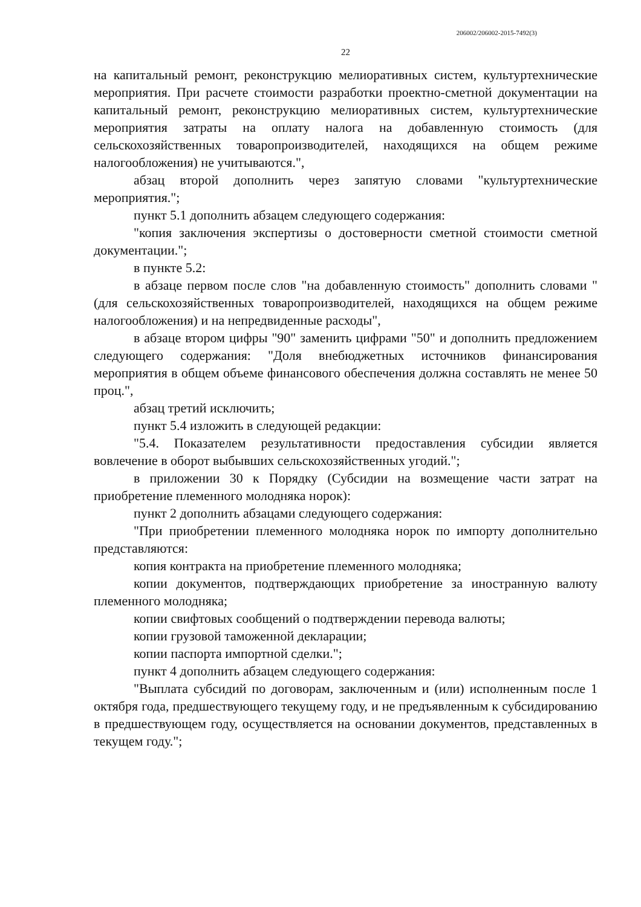206002/206002-2015-7492(3)
22
на капитальный ремонт, реконструкцию мелиоративных систем, культуртехнические мероприятия. При расчете стоимости разработки проектно-сметной документации на капитальный ремонт, реконструкцию мелиоративных систем, культуртехнические мероприятия затраты на оплату налога на добавленную стоимость (для сельскохозяйственных товаропроизводителей, находящихся на общем режиме налогообложения) не учитываются.",
абзац второй дополнить через запятую словами "культуртехнические мероприятия.";
пункт 5.1 дополнить абзацем следующего содержания:
"копия заключения экспертизы о достоверности сметной стоимости сметной документации.";
в пункте 5.2:
в абзаце первом после слов "на добавленную стоимость" дополнить словами "(для сельскохозяйственных товаропроизводителей, находящихся на общем режиме налогообложения) и на непредвиденные расходы",
в абзаце втором цифры "90" заменить цифрами "50" и дополнить предложением следующего содержания: "Доля внебюджетных источников финансирования мероприятия в общем объеме финансового обеспечения должна составлять не менее 50 проц.",
абзац третий исключить;
пункт 5.4 изложить в следующей редакции:
"5.4. Показателем результативности предоставления субсидии является вовлечение в оборот выбывших сельскохозяйственных угодий.";
в приложении 30 к Порядку (Субсидии на возмещение части затрат на приобретение племенного молодняка норок):
пункт 2 дополнить абзацами следующего содержания:
"При приобретении племенного молодняка норок по импорту дополнительно представляются:
копия контракта на приобретение племенного молодняка;
копии документов, подтверждающих приобретение за иностранную валюту племенного молодняка;
копии свифтовых сообщений о подтверждении перевода валюты;
копии грузовой таможенной декларации;
копии паспорта импортной сделки.";
пункт 4 дополнить абзацем следующего содержания:
"Выплата субсидий по договорам, заключенным и (или) исполненным после 1 октября года, предшествующего текущему году, и не предъявленным к субсидированию в предшествующем году, осуществляется на основании документов, представленных в текущем году.";